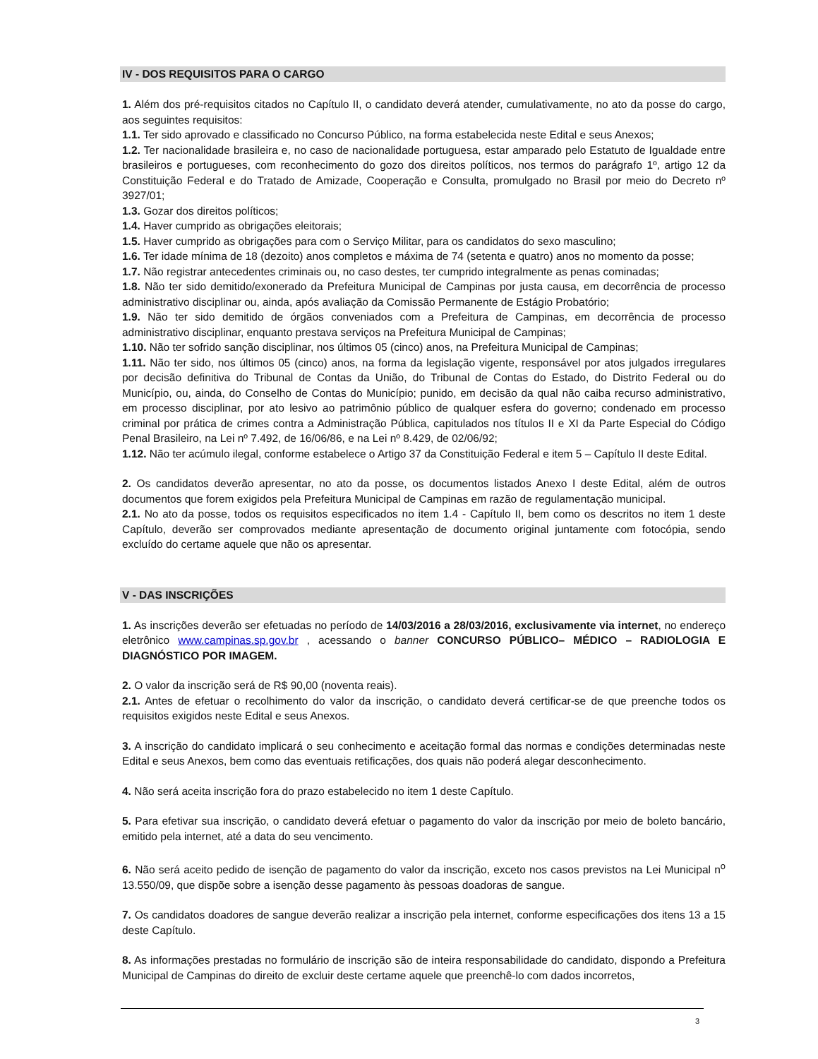IV - DOS REQUISITOS PARA O CARGO
1. Além dos pré-requisitos citados no Capítulo II, o candidato deverá atender, cumulativamente, no ato da posse do cargo, aos seguintes requisitos:
1.1. Ter sido aprovado e classificado no Concurso Público, na forma estabelecida neste Edital e seus Anexos;
1.2. Ter nacionalidade brasileira e, no caso de nacionalidade portuguesa, estar amparado pelo Estatuto de Igualdade entre brasileiros e portugueses, com reconhecimento do gozo dos direitos políticos, nos termos do parágrafo 1º, artigo 12 da Constituição Federal e do Tratado de Amizade, Cooperação e Consulta, promulgado no Brasil por meio do Decreto nº 3927/01;
1.3. Gozar dos direitos políticos;
1.4. Haver cumprido as obrigações eleitorais;
1.5. Haver cumprido as obrigações para com o Serviço Militar, para os candidatos do sexo masculino;
1.6. Ter idade mínima de 18 (dezoito) anos completos e máxima de 74 (setenta e quatro) anos no momento da posse;
1.7. Não registrar antecedentes criminais ou, no caso destes, ter cumprido integralmente as penas cominadas;
1.8. Não ter sido demitido/exonerado da Prefeitura Municipal de Campinas por justa causa, em decorrência de processo administrativo disciplinar ou, ainda, após avaliação da Comissão Permanente de Estágio Probatório;
1.9. Não ter sido demitido de órgãos conveniados com a Prefeitura de Campinas, em decorrência de processo administrativo disciplinar, enquanto prestava serviços na Prefeitura Municipal de Campinas;
1.10. Não ter sofrido sanção disciplinar, nos últimos 05 (cinco) anos, na Prefeitura Municipal de Campinas;
1.11. Não ter sido, nos últimos 05 (cinco) anos, na forma da legislação vigente, responsável por atos julgados irregulares por decisão definitiva do Tribunal de Contas da União, do Tribunal de Contas do Estado, do Distrito Federal ou do Município, ou, ainda, do Conselho de Contas do Município; punido, em decisão da qual não caiba recurso administrativo, em processo disciplinar, por ato lesivo ao patrimônio público de qualquer esfera do governo; condenado em processo criminal por prática de crimes contra a Administração Pública, capitulados nos títulos II e XI da Parte Especial do Código Penal Brasileiro, na Lei nº 7.492, de 16/06/86, e na Lei nº 8.429, de 02/06/92;
1.12. Não ter acúmulo ilegal, conforme estabelece o Artigo 37 da Constituição Federal e item 5 – Capítulo II deste Edital.
2. Os candidatos deverão apresentar, no ato da posse, os documentos listados Anexo I deste Edital, além de outros documentos que forem exigidos pela Prefeitura Municipal de Campinas em razão de regulamentação municipal.
2.1. No ato da posse, todos os requisitos especificados no item 1.4 - Capítulo II, bem como os descritos no item 1 deste Capítulo, deverão ser comprovados mediante apresentação de documento original juntamente com fotocópia, sendo excluído do certame aquele que não os apresentar.
V - DAS INSCRIÇÕES
1. As inscrições deverão ser efetuadas no período de 14/03/2016 a 28/03/2016, exclusivamente via internet, no endereço eletrônico www.campinas.sp.gov.br , acessando o banner CONCURSO PÚBLICO– MÉDICO – RADIOLOGIA E DIAGNÓSTICO POR IMAGEM.
2. O valor da inscrição será de R$ 90,00 (noventa reais).
2.1. Antes de efetuar o recolhimento do valor da inscrição, o candidato deverá certificar-se de que preenche todos os requisitos exigidos neste Edital e seus Anexos.
3. A inscrição do candidato implicará o seu conhecimento e aceitação formal das normas e condições determinadas neste Edital e seus Anexos, bem como das eventuais retificações, dos quais não poderá alegar desconhecimento.
4. Não será aceita inscrição fora do prazo estabelecido no item 1 deste Capítulo.
5. Para efetivar sua inscrição, o candidato deverá efetuar o pagamento do valor da inscrição por meio de boleto bancário, emitido pela internet, até a data do seu vencimento.
6. Não será aceito pedido de isenção de pagamento do valor da inscrição, exceto nos casos previstos na Lei Municipal n<sup>o</sup> 13.550/09, que dispõe sobre a isenção desse pagamento às pessoas doadoras de sangue.
7. Os candidatos doadores de sangue deverão realizar a inscrição pela internet, conforme especificações dos itens 13 a 15 deste Capítulo.
8. As informações prestadas no formulário de inscrição são de inteira responsabilidade do candidato, dispondo a Prefeitura Municipal de Campinas do direito de excluir deste certame aquele que preenchê-lo com dados incorretos,
3